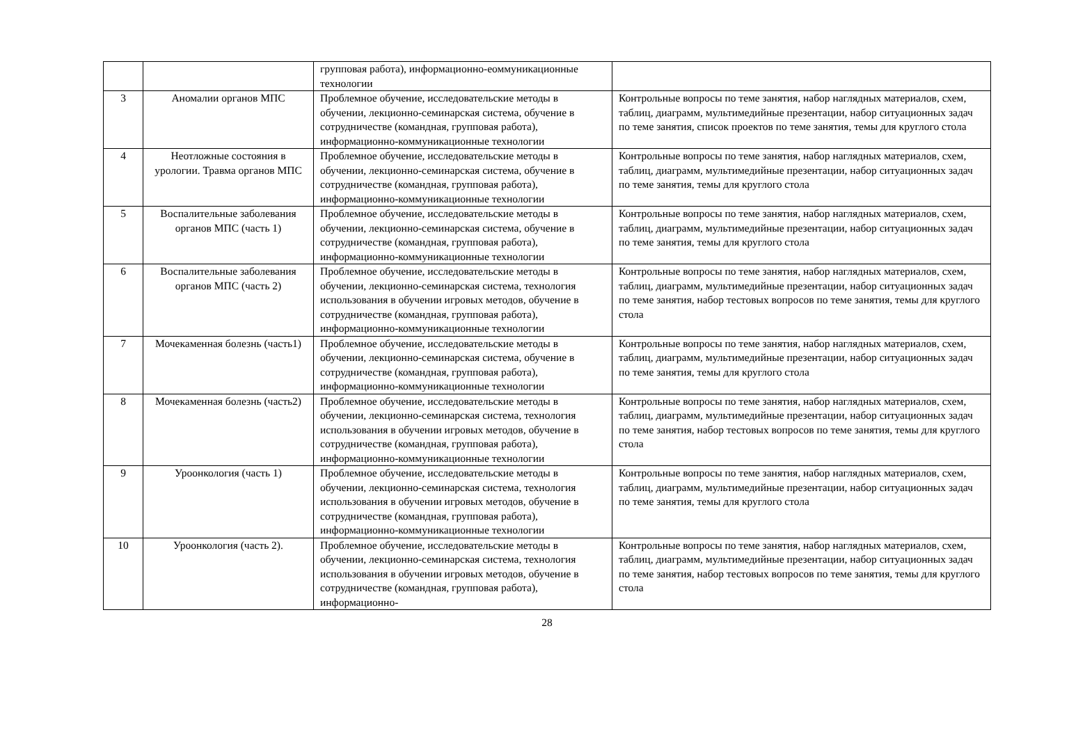| | | групповая работа), информационно-еоммуникационные технологии | |
| 3 | Аномалии органов МПС | Проблемное обучение, исследовательские методы в обучении, лекционно-семинарская система, обучение в сотрудничестве (командная, групповая работа), информационно-коммуникационные технологии | Контрольные вопросы по теме занятия, набор наглядных материалов, схем, таблиц, диаграмм, мультимедийные презентации, набор ситуационных задач по теме занятия, список проектов по теме занятия, темы для круглого стола |
| 4 | Неотложные состояния в урологии. Травма органов МПС | Проблемное обучение, исследовательские методы в обучении, лекционно-семинарская система, обучение в сотрудничестве (командная, групповая работа), информационно-коммуникационные технологии | Контрольные вопросы по теме занятия, набор наглядных материалов, схем, таблиц, диаграмм, мультимедийные презентации, набор ситуационных задач по теме занятия, темы для круглого стола |
| 5 | Воспалительные заболевания органов МПС (часть 1) | Проблемное обучение, исследовательские методы в обучении, лекционно-семинарская система, обучение в сотрудничестве (командная, групповая работа), информационно-коммуникационные технологии | Контрольные вопросы по теме занятия, набор наглядных материалов, схем, таблиц, диаграмм, мультимедийные презентации, набор ситуационных задач по теме занятия, темы для круглого стола |
| 6 | Воспалительные заболевания органов МПС (часть 2) | Проблемное обучение, исследовательские методы в обучении, лекционно-семинарская система, технология использования в обучении игровых методов, обучение в сотрудничестве (командная, групповая работа), информационно-коммуникационные технологии | Контрольные вопросы по теме занятия, набор наглядных материалов, схем, таблиц, диаграмм, мультимедийные презентации, набор ситуационных задач по теме занятия, набор тестовых вопросов по теме занятия, темы для круглого стола |
| 7 | Мочекаменная болезнь (часть1) | Проблемное обучение, исследовательские методы в обучении, лекционно-семинарская система, обучение в сотрудничестве (командная, групповая работа), информационно-коммуникационные технологии | Контрольные вопросы по теме занятия, набор наглядных материалов, схем, таблиц, диаграмм, мультимедийные презентации, набор ситуационных задач по теме занятия, темы для круглого стола |
| 8 | Мочекаменная болезнь (часть2) | Проблемное обучение, исследовательские методы в обучении, лекционно-семинарская система, технология использования в обучении игровых методов, обучение в сотрудничестве (командная, групповая работа), информационно-коммуникационные технологии | Контрольные вопросы по теме занятия, набор наглядных материалов, схем, таблиц, диаграмм, мультимедийные презентации, набор ситуационных задач по теме занятия, набор тестовых вопросов по теме занятия, темы для круглого стола |
| 9 | Уроонкология (часть 1) | Проблемное обучение, исследовательские методы в обучении, лекционно-семинарская система, технология использования в обучении игровых методов, обучение в сотрудничестве (командная, групповая работа), информационно-коммуникационные технологии | Контрольные вопросы по теме занятия, набор наглядных материалов, схем, таблиц, диаграмм, мультимедийные презентации, набор ситуационных задач по теме занятия, темы для круглого стола |
| 10 | Уроонкология (часть 2). | Проблемное обучение, исследовательские методы в обучении, лекционно-семинарская система, технология использования в обучении игровых методов, обучение в сотрудничестве (командная, групповая работа), информационно- | Контрольные вопросы по теме занятия, набор наглядных материалов, схем, таблиц, диаграмм, мультимедийные презентации, набор ситуационных задач по теме занятия, набор тестовых вопросов по теме занятия, темы для круглого стола |
28